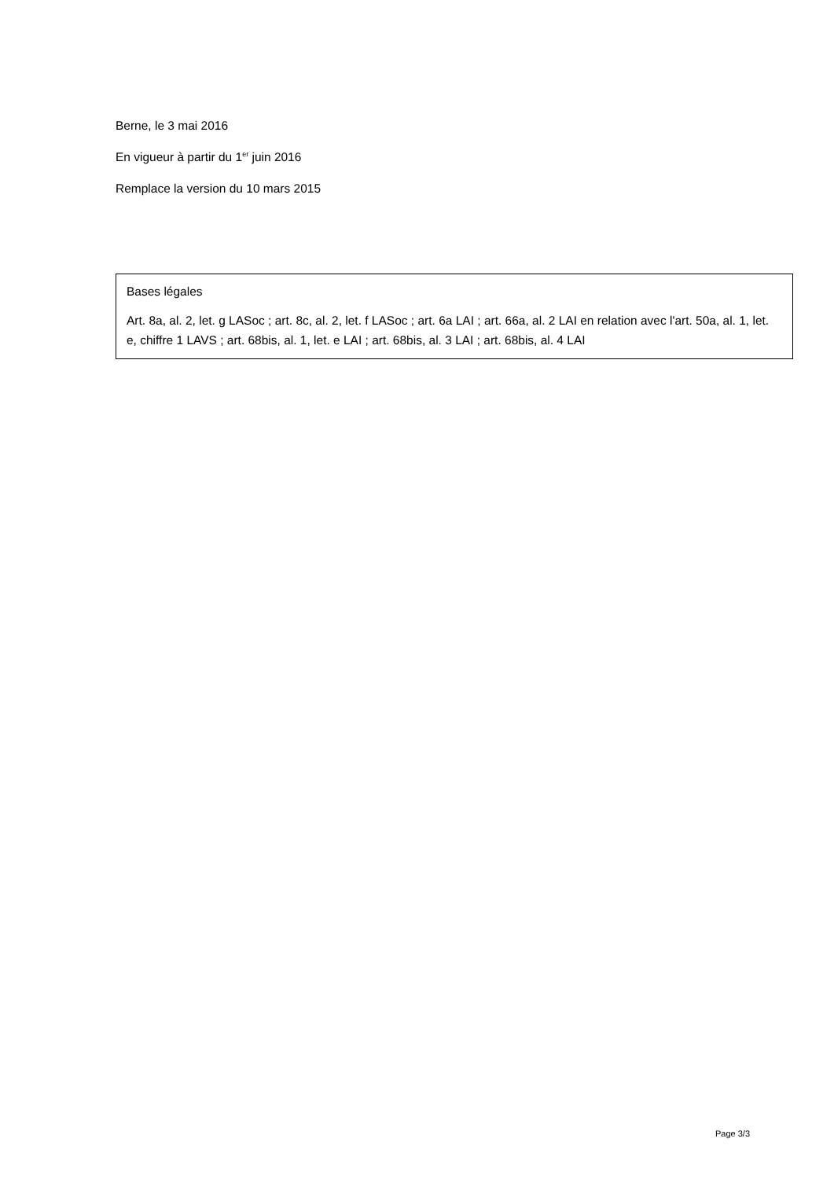Berne, le 3 mai 2016
En vigueur à partir du 1<sup>er</sup> juin 2016
Remplace la version du 10 mars 2015
Bases légales
Art. 8a, al. 2, let. g LASoc ; art. 8c, al. 2, let. f LASoc ; art. 6a LAI ; art. 66a, al. 2 LAI en relation avec l'art. 50a, al. 1, let. e, chiffre 1 LAVS ; art. 68bis, al. 1, let. e LAI ; art. 68bis, al. 3 LAI ; art. 68bis, al. 4 LAI
Page 3/3